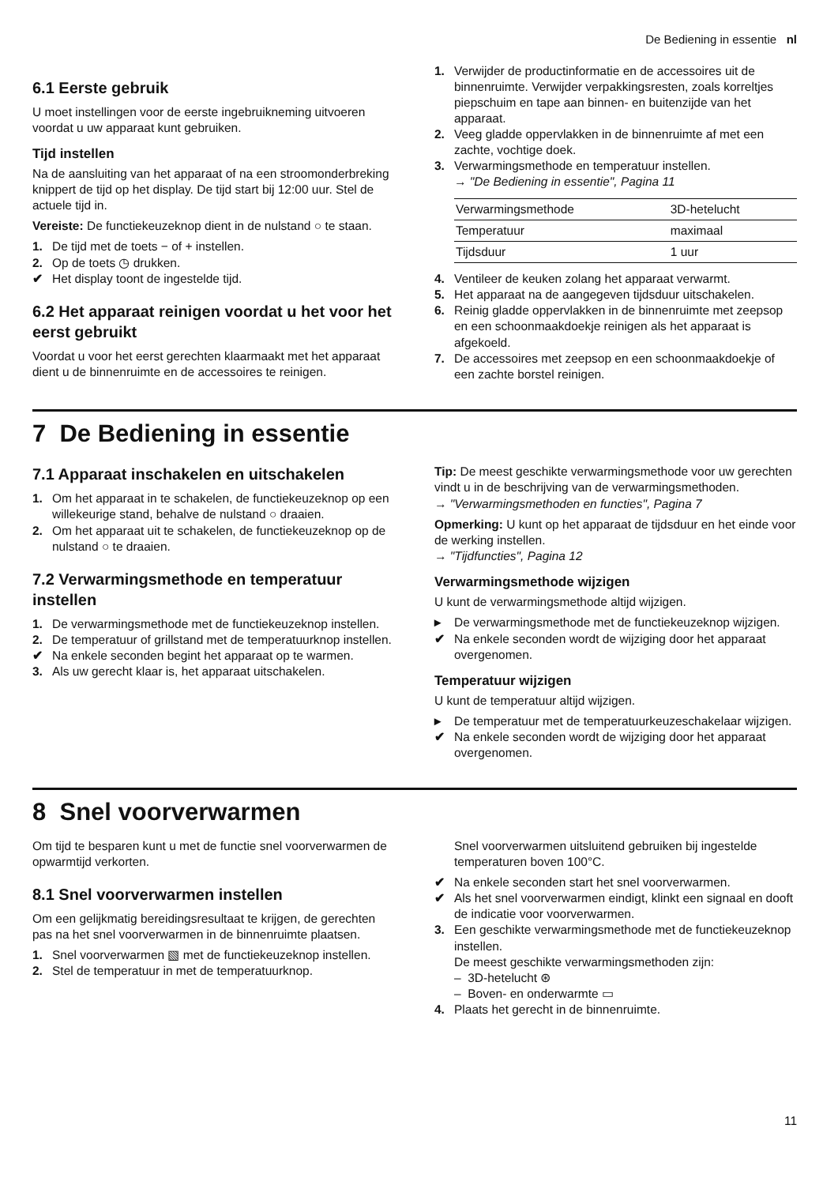De Bediening in essentie nl
6.1 Eerste gebruik
U moet instellingen voor de eerste ingebruikneming uit­voeren voordat u uw apparaat kunt gebruiken.
Tijd instellen
Na de aansluiting van het apparaat of na een stroom­onderbreking knippert de tijd op het display. De tijd start bij 12:00 uur. Stel de actuele tijd in.
Vereiste: De functiekeuzeknop dient in de nulstand ○ te staan.
1. De tijd met de toets − of + instellen.
2. Op de toets ◷ drukken.
✔ Het display toont de ingestelde tijd.
6.2 Het apparaat reinigen voordat u het voor het eerst gebruikt
Voordat u voor het eerst gerechten klaarmaakt met het apparaat dient u de binnenruimte en de accessoires te reinigen.
1. Verwijder de productinformatie en de accessoires uit de binnenruimte. Verwijder verpakkingsresten, zoals korreltjes piepschuim en tape aan binnen- en buitenzijde van het apparaat.
2. Veeg gladde oppervlakken in de binnenruimte af met een zachte, vochtige doek.
3. Verwarmingsmethode en temperatuur instellen.
→ "De Bediening in essentie", Pagina 11
| Verwarmingsme­thode | 3D-hetelucht |
| Temperatuur | maximaal |
| Tijdsduur | 1 uur |
4. Ventileer de keuken zolang het apparaat verwarmt.
5. Het apparaat na de aangegeven tijdsduur uitschake­len.
6. Reinig gladde oppervlakken in de binnenruimte met zeepsop en een schoonmaakdoekje reinigen als het apparaat is afgekoeld.
7. De accessoires met zeepsop en een schoonmaak­doekje of een zachte borstel reinigen.
7 De Bediening in essentie
7.1 Apparaat inschakelen en uitschakelen
1. Om het apparaat in te schakelen, de functiekeuze­knop op een willekeurige stand, behalve de nul­stand ○ draaien.
2. Om het apparaat uit te schakelen, de functiekeuze­knop op de nulstand ○ te draaien.
7.2 Verwarmingsmethode en temperatuur instellen
1. De verwarmingsmethode met de functiekeuzeknop instellen.
2. De temperatuur of grillstand met de temperatuur­knop instellen.
✔ Na enkele seconden begint het apparaat op te war­men.
3. Als uw gerecht klaar is, het apparaat uitschakelen.
Tip: De meest geschikte verwarmingsmethode voor uw gerechten vindt u in de beschrijving van de verwar­mingsmethoden.
→ "Verwarmingsmethoden en functies", Pagina 7
Opmerking: U kunt op het apparaat de tijdsduur en het einde voor de werking instellen.
→ "Tijdfuncties", Pagina 12
Verwarmingsmethode wijzigen
U kunt de verwarmingsmethode altijd wijzigen.
▸ De verwarmingsmethode met de functiekeuzeknop wijzigen.
✔ Na enkele seconden wordt de wijziging door het ap­paraat overgenomen.
Temperatuur wijzigen
U kunt de temperatuur altijd wijzigen.
▸ De temperatuur met de temperatuurkeuzeschake­laar wijzigen.
✔ Na enkele seconden wordt de wijziging door het ap­paraat overgenomen.
8 Snel voorverwarmen
Om tijd te besparen kunt u met de functie snel voorver­warmen de opwarmtijd verkorten.
8.1 Snel voorverwarmen instellen
Om een gelijkmatig bereidingsresultaat te krijgen, de gerechten pas na het snel voorverwarmen in de bin­nenruimte plaatsen.
1. Snel voorverwarmen ▧ met de functiekeuzeknop in­stellen.
2. Stel de temperatuur in met de temperatuurknop.
Snel voorverwarmen uitsluitend gebruiken bij inge­stelde temperaturen boven 100°C.
✔ Na enkele seconden start het snel voorverwarmen.
✔ Als het snel voorverwarmen eindigt, klinkt een sig­naal en dooft de indicatie voor voorverwarmen.
3. Een geschikte verwarmingsmethode met de functie­keuzeknop instellen.
De meest geschikte verwarmingsmethoden zijn:
– 3D-hetelucht ⊛
– Boven- en onderwarmte ▭
4. Plaats het gerecht in de binnenruimte.
11